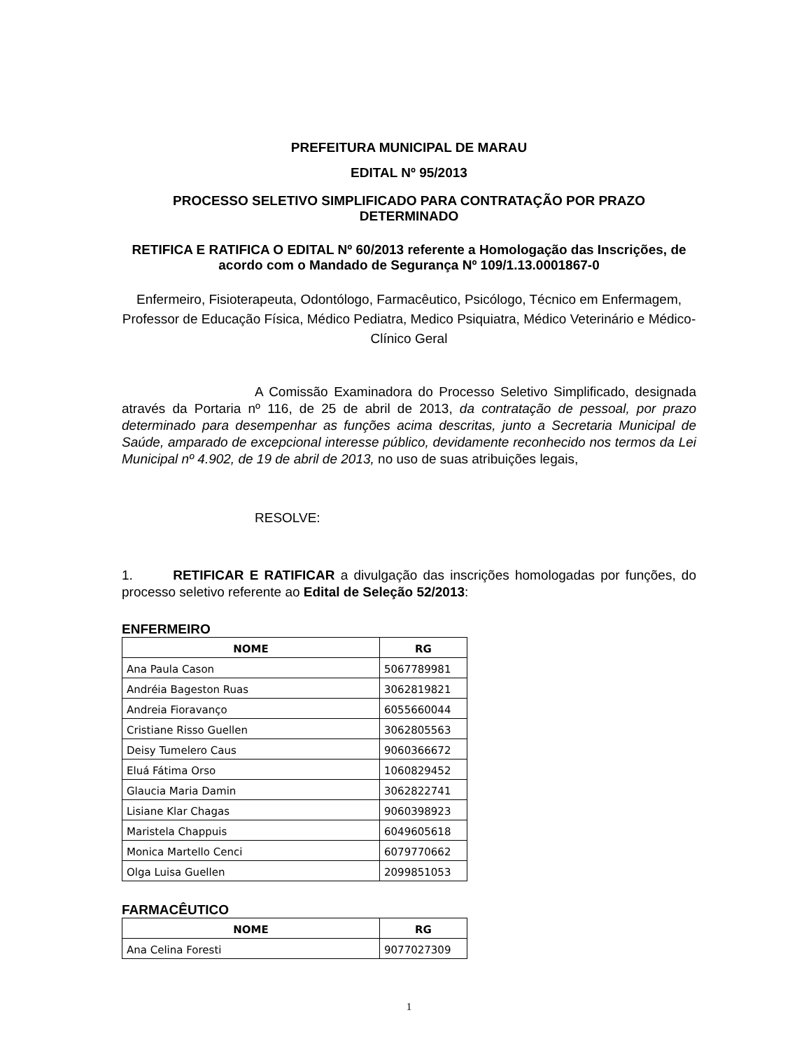PREFEITURA MUNICIPAL DE MARAU
EDITAL Nº 95/2013
PROCESSO SELETIVO SIMPLIFICADO PARA CONTRATAÇÃO POR PRAZO DETERMINADO
RETIFICA E RATIFICA O EDITAL Nº 60/2013 referente a Homologação das Inscrições, de acordo com o Mandado de Segurança Nº 109/1.13.0001867-0
Enfermeiro, Fisioterapeuta, Odontólogo, Farmacêutico, Psicólogo, Técnico em Enfermagem, Professor de Educação Física, Médico Pediatra, Medico Psiquiatra, Médico Veterinário e Médico-Clínico Geral
A Comissão Examinadora do Processo Seletivo Simplificado, designada através da Portaria nº 116, de 25 de abril de 2013, da contratação de pessoal, por prazo determinado para desempenhar as funções acima descritas, junto a Secretaria Municipal de Saúde, amparado de excepcional interesse público, devidamente reconhecido nos termos da Lei Municipal nº 4.902, de 19 de abril de 2013, no uso de suas atribuições legais,
RESOLVE:
1. RETIFICAR E RATIFICAR a divulgação das inscrições homologadas por funções, do processo seletivo referente ao Edital de Seleção 52/2013:
ENFERMEIRO
| NOME | RG |
| --- | --- |
| Ana Paula Cason | 5067789981 |
| Andréia Bageston Ruas | 3062819821 |
| Andreia Fioravanço | 6055660044 |
| Cristiane Risso Guellen | 3062805563 |
| Deisy Tumelero Caus | 9060366672 |
| Eluá Fátima Orso | 1060829452 |
| Glaucia Maria Damin | 3062822741 |
| Lisiane Klar Chagas | 9060398923 |
| Maristela Chappuis | 6049605618 |
| Monica Martello Cenci | 6079770662 |
| Olga Luisa Guellen | 2099851053 |
FARMACÊUTICO
| NOME | RG |
| --- | --- |
| Ana Celina Foresti | 9077027309 |
1